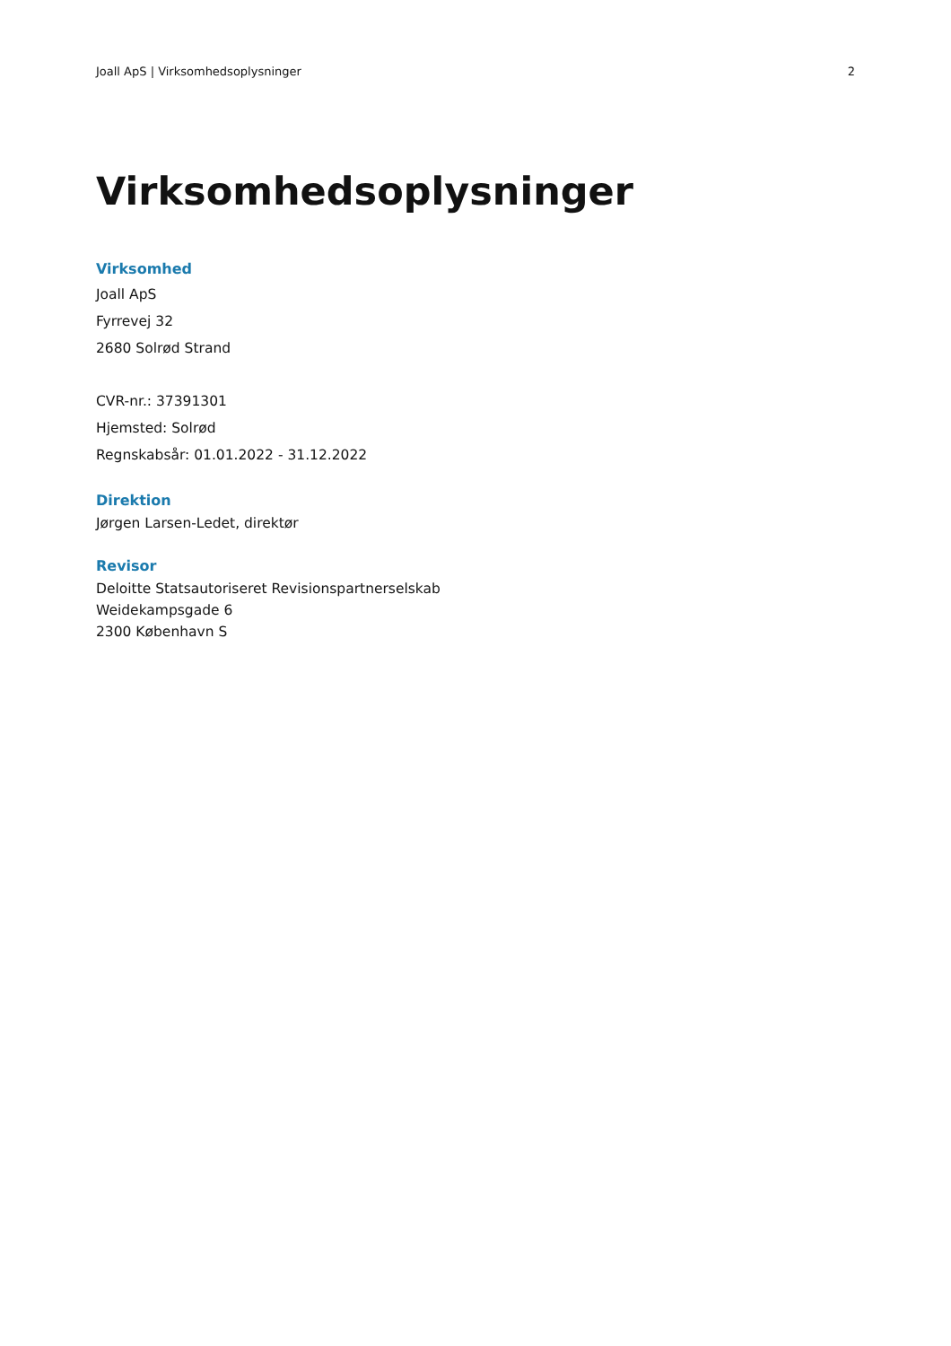Joall ApS | Virksomhedsoplysninger 2
Virksomhedsoplysninger
Virksomhed
Joall ApS
Fyrrevej 32
2680 Solrød Strand
CVR-nr.: 37391301
Hjemsted: Solrød
Regnskabsår: 01.01.2022 - 31.12.2022
Direktion
Jørgen Larsen-Ledet, direktør
Revisor
Deloitte Statsautoriseret Revisionspartnerselskab
Weidekampsgade 6
2300 København S